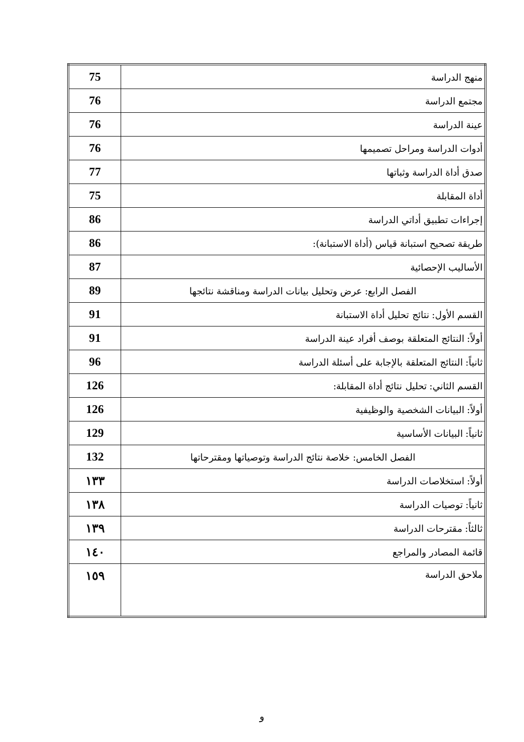| منهج الدراسة | 75 |
| مجتمع الدراسة | 76 |
| عينة الدراسة | 76 |
| أدوات الدراسة ومراحل تصميمها | 76 |
| صدق أداة الدراسة وثباتها | 77 |
| أداة المقابلة | 75 |
| إجراءات تطبيق أداتي الدراسة | 86 |
| طريقة تصحيح استبانة قياس (أداة الاستبانة): | 86 |
| الأساليب الإحصائية | 87 |
| الفصل الرابع: عرض وتحليل بيانات الدراسة ومناقشة نتائجها | 89 |
| القسم الأول: نتائج تحليل أداة الاستبانة | 91 |
| أولاً: النتائج المتعلقة بوصف أفراد عينة الدراسة | 91 |
| ثانياً: النتائج المتعلقة بالإجابة على أسئلة الدراسة | 96 |
| القسم الثاني: تحليل نتائج أداة المقابلة: | 126 |
| أولاً: البيانات الشخصية والوظيفية | 126 |
| ثانياً: البيانات الأساسية | 129 |
| الفصل الخامس: خلاصة نتائج الدراسة وتوصياتها ومقترحاتها | 132 |
| أولاً: استخلاصات الدراسة | ١٣٣ |
| ثانياً: توصيات الدراسة | ١٣٨ |
| ثالثاً: مقترحات الدراسة | ١٣٩ |
| قائمة المصادر والمراجع | ١٤٠ |
| ملاحق الدراسة | ١٥٩ |
و